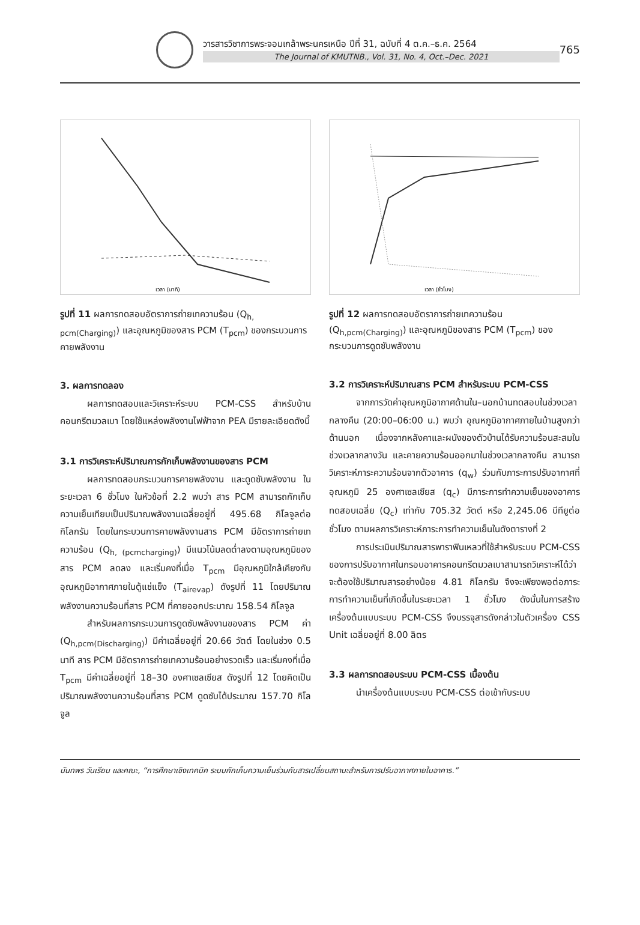วารสารวิชาการพระจอมเกล้าพระนครเหนือ ปีที่ 31, ฉบับที่ 4 ต.ค.–ธ.ค. 2564
The Journal of KMUTNB., Vol. 31, No. 4, Oct.–Dec. 2021
765
เวลา (นาที)
รูปที่ 11 ผลการทดสอบอัตราการถ่ายเทความร้อน (Q<sub>h, pcm(Charging)</sub>) และอุณหภูมิของสาร PCM (T<sub>pcm</sub>) ของกระบวนการคายพลังงาน
3. ผลการทดลอง
ผลการทดสอบและวิเคราะห์ระบบ PCM-CSS สำหรับบ้านคอนกรีตมวลเบา โดยใช้แหล่งพลังงานไฟฟ้าจาก PEA มีรายละเอียดดังนี้
3.1 การวิเคราะห์ปริมาณการกักเก็บพลังงานของสาร PCM
ผลการทดสอบกระบวนการคายพลังงาน และดูดซับพลังงาน ในระยะเวลา 6 ชั่วโมง ในหัวข้อที่ 2.2 พบว่า สาร PCM สามารถกักเก็บความเย็นเทียบเป็นปริมาณพลังงานเฉลี่ยอยู่ที่ 495.68 กิโลจูลต่อกิโลกรัม โดยในกระบวนการคายพลังงานสาร PCM มีอัตราการถ่ายเทความร้อน (Q<sub>h, (pcmcharging)</sub>) มีแนวโน้มลดต่ำลงตามอุณหภูมิของสาร PCM ลดลง และเริ่มคงที่เมื่อ T<sub>pcm</sub> มีอุณหภูมิใกล้เคียงกับอุณหภูมิอากาศภายในตู้แช่แข็ง (T<sub>airevap</sub>) ดังรูปที่ 11 โดยปริมาณพลังงานความร้อนที่สาร PCM ที่คายออกประมาณ 158.54 กิโลจูล
สำหรับผลการกระบวนการดูดซับพลังงานของสาร PCM ค่า (Q<sub>h,pcm(Discharging)</sub>) มีค่าเฉลี่ยอยู่ที่ 20.66 วัตต์ โดยในช่วง 0.5 นาที สาร PCM มีอัตราการถ่ายเทความร้อนอย่างรวดเร็ว และเริ่มคงที่เมื่อ T<sub>pcm</sub> มีค่าเฉลี่ยอยู่ที่ 18–30 องศาเซลเซียส ดังรูปที่ 12 โดยคิดเป็นปริมาณพลังงานความร้อนที่สาร PCM ดูดซับได้ประมาณ 157.70 กิโลจูล
เวลา (ชั่วโมง)
รูปที่ 12 ผลการทดสอบอัตราการถ่ายเทความร้อน (Q<sub>h,pcm(Charging)</sub>) และอุณหภูมิของสาร PCM (T<sub>pcm</sub>) ของกระบวนการดูดซับพลังงาน
3.2 การวิเคราะห์ปริมาณสาร PCM สำหรับระบบ PCM-CSS
จากการวัดค่าอุณหภูมิอากาศด้านใน–นอกบ้านทดสอบในช่วงเวลากลางคืน (20:00–06:00 น.) พบว่า อุณหภูมิอากาศภายในบ้านสูงกว่าด้านนอก เนื่องจากหลังคาและผนังของตัวบ้านได้รับความร้อนสะสมในช่วงเวลากลางวัน และคายความร้อนออกมาในช่วงเวลากลางคืน สามารถวิเคราะห์ภาระความร้อนจากตัวอาคาร (q<sub>w</sub>) ร่วมกับภาระการปรับอากาศที่อุณหภูมิ 25 องศาเซลเซียส (q<sub>c</sub>) มีภาระการทำความเย็นของอาคารทดสอบเฉลี่ย (Q<sub>c</sub>) เท่ากับ 705.32 วัตต์ หรือ 2,245.06 บีทียูต่อชั่วโมง ตามผลการวิเคราะห์ภาระการทำความเย็นในดังตารางที่ 2
การประเมินปริมาณสารพาราฟินเหลวที่ใช้สำหรับระบบ PCM-CSS ของการปรับอากาศในกรอบอาคารคอนกรีตมวลเบาสามารถวิเคราะห์ได้ว่าจะต้องใช้ปริมาณสารอย่างน้อย 4.81 กิโลกรัม จึงจะเพียงพอต่อภาระการทำความเย็นที่เกิดขึ้นในระยะเวลา 1 ชั่วโมง ดังนั้นในการสร้างเครื่องต้นแบบระบบ PCM-CSS จึงบรรจุสารดังกล่าวในตัวเครื่อง CSS Unit เฉลี่ยอยู่ที่ 8.00 ลิตร
3.3 ผลการทดสอบระบบ PCM-CSS เบื้องต้น
นำเครื่องต้นแบบระบบ PCM-CSS ต่อเข้ากับระบบ
นันทพร วันเรียน และคณะ, “การศึกษาเชิงเทคนิค ระบบกักเก็บความเย็นร่วมกับสารเปลี่ยนสถานะสำหรับการปรับอากาศภายในอาคาร.”